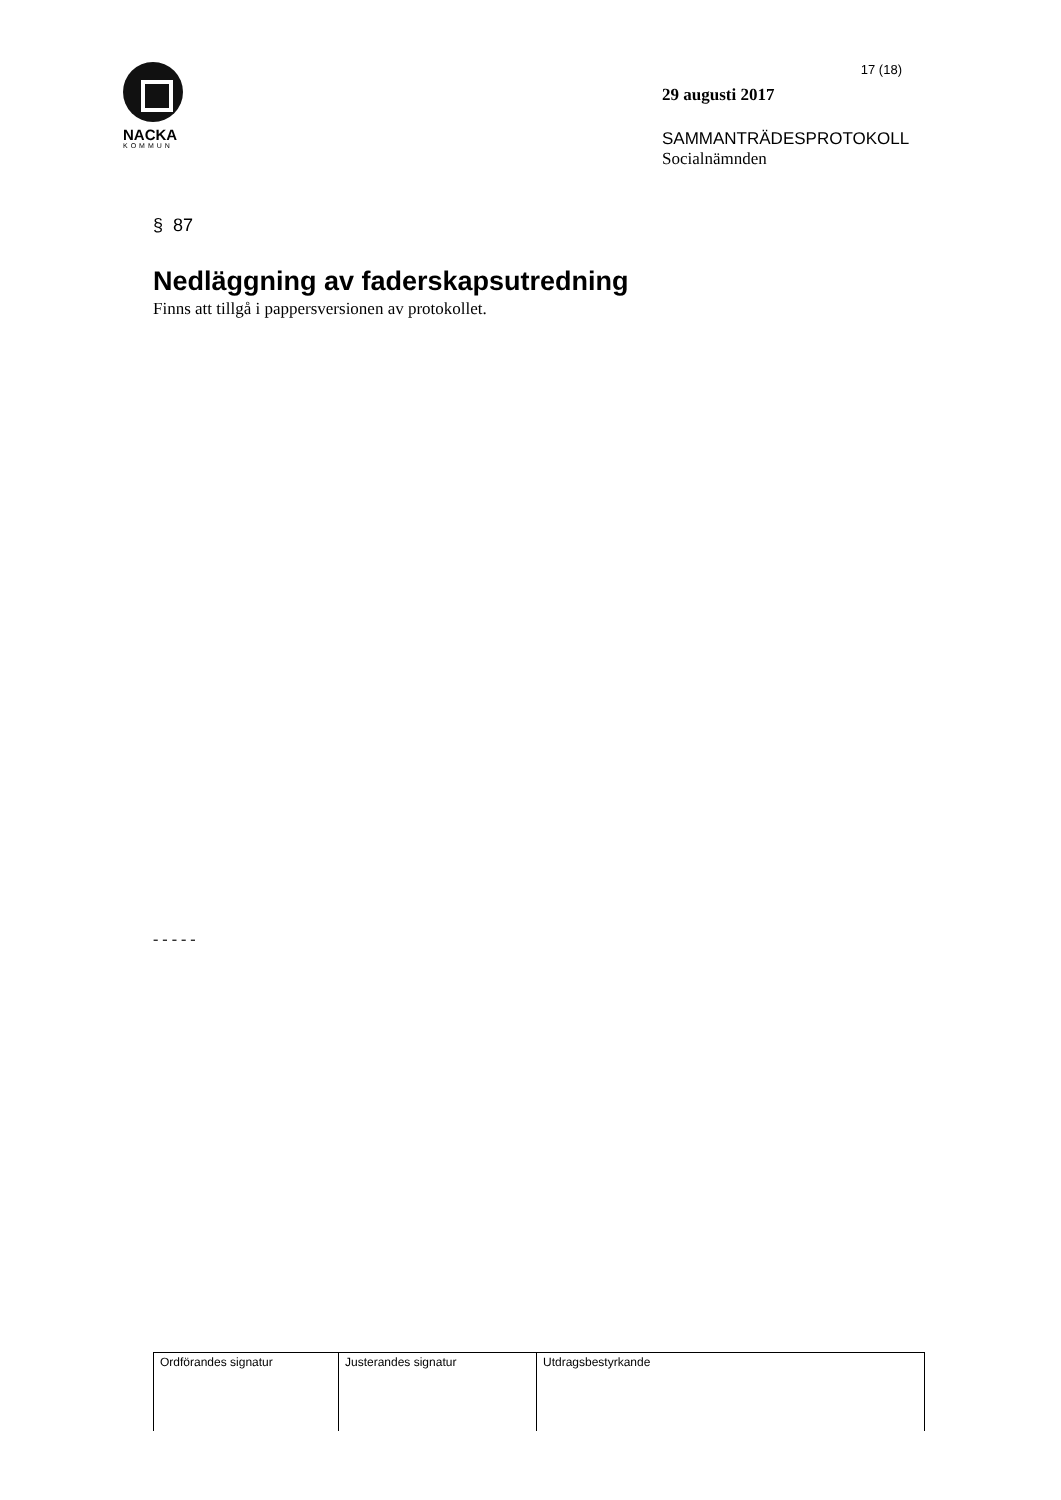NACKA
KOMMUN
17 (18)
29 augusti 2017
SAMMANTRÄDESPROTOKOLL
Socialnämnden
§ 87
Nedläggning av faderskapsutredning
Finns att tillgå i pappersversionen av protokollet.
- - - - -
| Ordförandes signatur | Justerandes signatur | Utdragsbestyrkande |